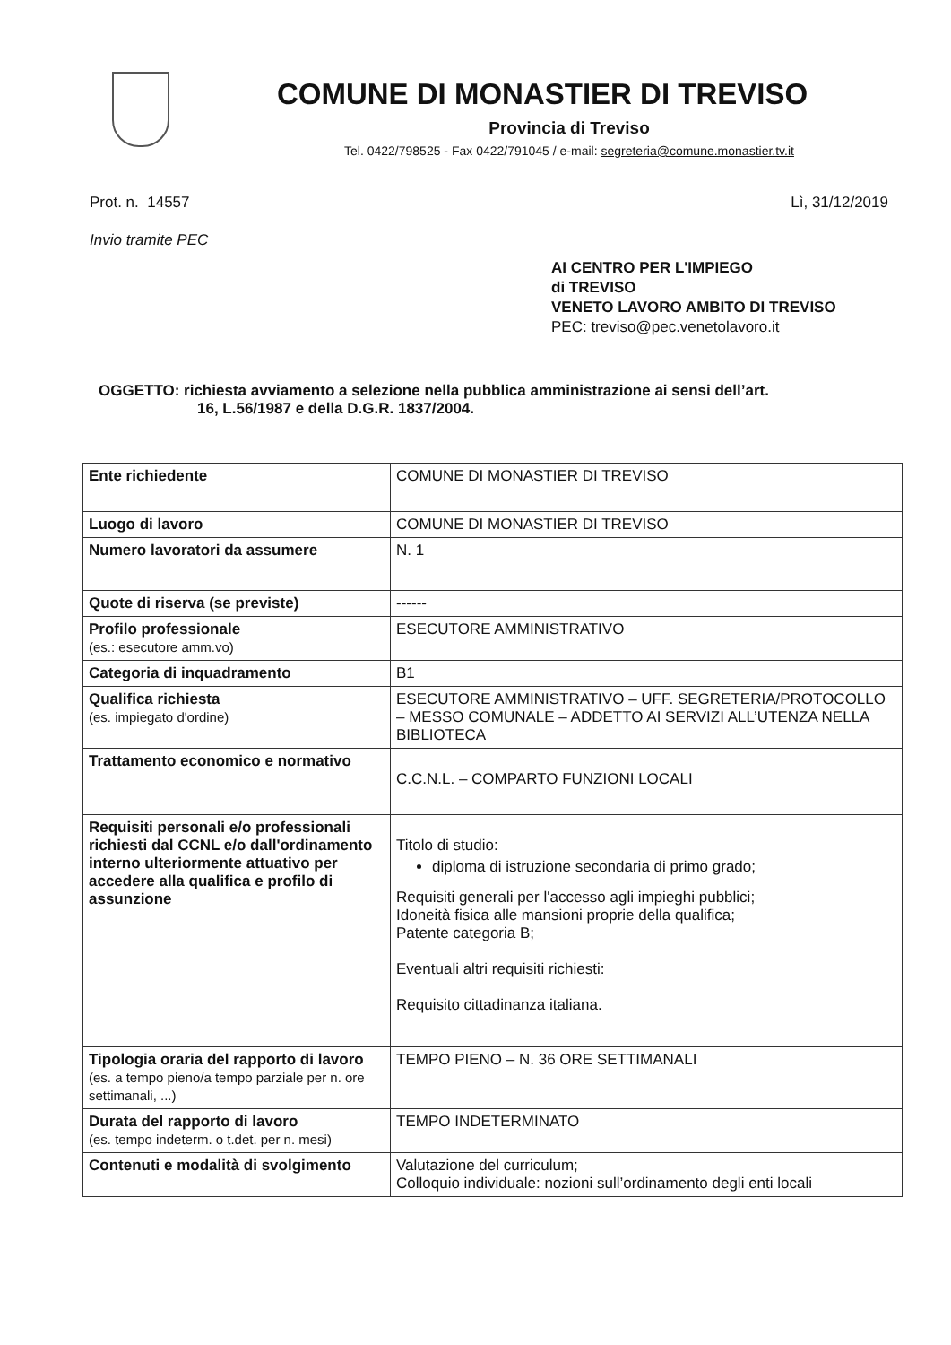COMUNE DI MONASTIER DI TREVISO
Provincia di Treviso
Tel. 0422/798525 - Fax 0422/791045 / e-mail: segreteria@comune.monastier.tv.it
Prot. n. 14557 Lì, 31/12/2019
Invio tramite PEC
AI CENTRO PER L'IMPIEGO
di TREVISO
VENETO LAVORO AMBITO DI TREVISO
PEC: treviso@pec.venetolavoro.it
OGGETTO: richiesta avviamento a selezione nella pubblica amministrazione ai sensi dell’art.
16, L.56/1987 e della D.G.R. 1837/2004.
| Ente richiedente | COMUNE DI MONASTIER DI TREVISO |
| Luogo di lavoro | COMUNE DI MONASTIER DI TREVISO |
| Numero lavoratori da assumere | N. 1 |
| Quote di riserva (se previste) | ------ |
| Profilo professionale (es.: esecutore amm.vo) | ESECUTORE AMMINISTRATIVO |
| Categoria di inquadramento | B1 |
| Qualifica richiesta (es. impiegato d'ordine) | ESECUTORE AMMINISTRATIVO – UFF. SEGRETERIA/PROTOCOLLO – MESSO COMUNALE – ADDETTO AI SERVIZI ALL’UTENZA NELLA BIBLIOTECA |
| Trattamento economico e normativo | C.C.N.L. – COMPARTO FUNZIONI LOCALI |
| Requisiti personali e/o professionali richiesti dal CCNL e/o dall'ordinamento interno ulteriormente attuativo per accedere alla qualifica e profilo di assunzione | Titolo di studio: diploma di istruzione secondaria di primo grado; Requisiti generali per l'accesso agli impieghi pubblici; Idoneità fisica alle mansioni proprie della qualifica; Patente categoria B; Eventuali altri requisiti richiesti: Requisito cittadinanza italiana. |
| Tipologia oraria del rapporto di lavoro (es. a tempo pieno/a tempo parziale per n. ore settimanali, ...) | TEMPO PIENO – N. 36 ORE SETTIMANALI |
| Durata del rapporto di lavoro (es. tempo indeterm. o t.det. per n. mesi) | TEMPO INDETERMINATO |
| Contenuti e modalità di svolgimento | Valutazione del curriculum; Colloquio individuale: nozioni sull’ordinamento degli enti locali |